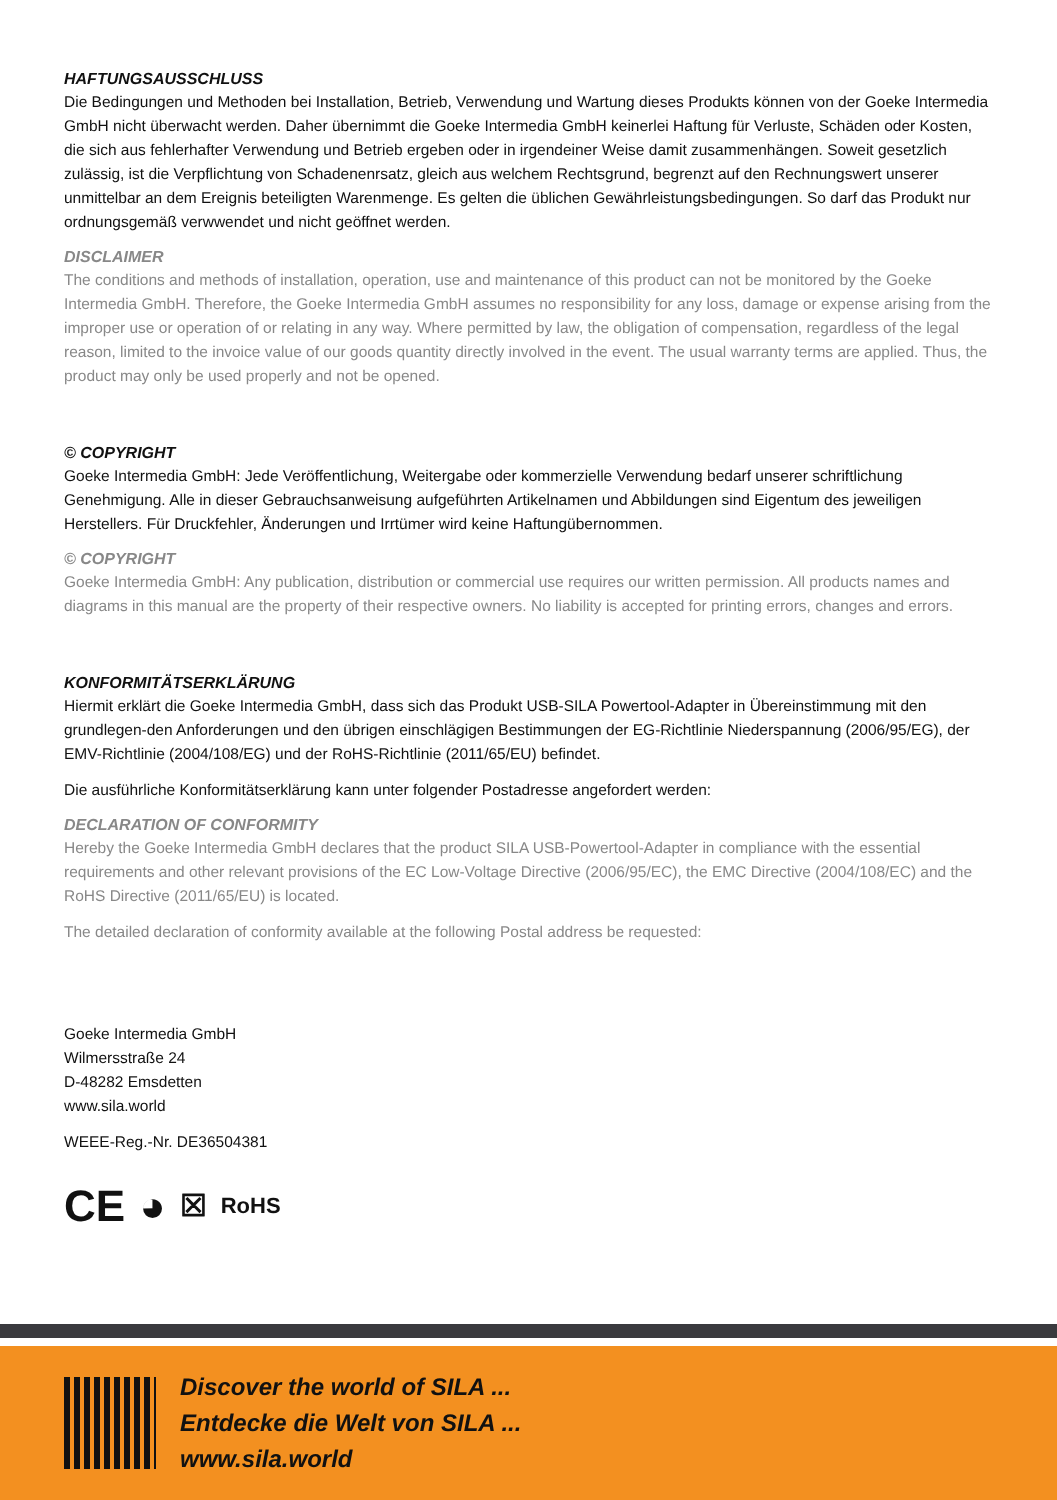HAFTUNGSAUSSCHLUSS
Die Bedingungen und Methoden bei Installation, Betrieb, Verwendung und Wartung dieses Produkts können von der Goeke Intermedia GmbH nicht überwacht werden. Daher übernimmt die Goeke Intermedia GmbH keinerlei Haftung für Verluste, Schäden oder Kosten, die sich aus fehlerhafter Verwendung und Betrieb ergeben oder in irgendeiner Weise damit zusammenhängen. Soweit gesetzlich zulässig, ist die Verpflichtung von Schadenenrsatz, gleich aus welchem Rechtsgrund, begrenzt auf den Rechnungswert unserer unmittelbar an dem Ereignis beteiligten Warenmenge. Es gelten die üblichen Gewährleistungsbedingungen. So darf das Produkt nur ordnungsgemäß verwwendet und nicht geöffnet werden.
DISCLAIMER
The conditions and methods of installation, operation, use and maintenance of this product can not be monitored by the Goeke Intermedia GmbH. Therefore, the Goeke Intermedia GmbH assumes no responsibility for any loss, damage or expense arising from the improper use or operation of or relating in any way. Where permitted by law, the obligation of compensation, regardless of the legal reason, limited to the invoice value of our goods quantity directly involved in the event. The usual warranty terms are applied. Thus, the product may only be used properly and not be opened.
© COPYRIGHT
Goeke Intermedia GmbH: Jede Veröffentlichung, Weitergabe oder kommerzielle Verwendung bedarf unserer schriftlichung Genehmigung. Alle in dieser Gebrauchsanweisung aufgeführten Artikelnamen und Abbildungen sind Eigentum des jeweiligen Herstellers. Für Druckfehler, Änderungen und Irrtümer wird keine Haftungübernommen.
© COPYRIGHT
Goeke Intermedia GmbH: Any publication, distribution or commercial use requires our written permission. All products names and diagrams in this manual are the property of their respective owners. No liability is accepted for printing errors, changes and errors.
KONFORMITÄTSERKLÄRUNG
Hiermit erklärt die Goeke Intermedia GmbH, dass sich das Produkt USB-SILA Powertool-Adapter in Übereinstimmung mit den grundlegen-den Anforderungen und den übrigen einschlägigen Bestimmungen der EG-Richtlinie Niederspannung (2006/95/EG), der EMV-Richtlinie (2004/108/EG) und der RoHS-Richtlinie (2011/65/EU) befindet.
Die ausführliche Konformitätserklärung kann unter folgender Postadresse angefordert werden:
DECLARATION OF CONFORMITY
Hereby the Goeke Intermedia GmbH declares that the product SILA USB-Powertool-Adapter in compliance with the essential requirements and other relevant provisions of the EC Low-Voltage Directive (2006/95/EC), the EMC Directive (2004/108/EC) and the RoHS Directive (2011/65/EU) is located.
The detailed declaration of conformity available at the following Postal address be requested:
Goeke Intermedia GmbH
Wilmersstraße 24
D-48282 Emsdetten
www.sila.world
WEEE-Reg.-Nr. DE36504381
CE ◕ ☒ RoHS
Discover the world of SILA ...
Entdecke die Welt von SILA ...
www.sila.world